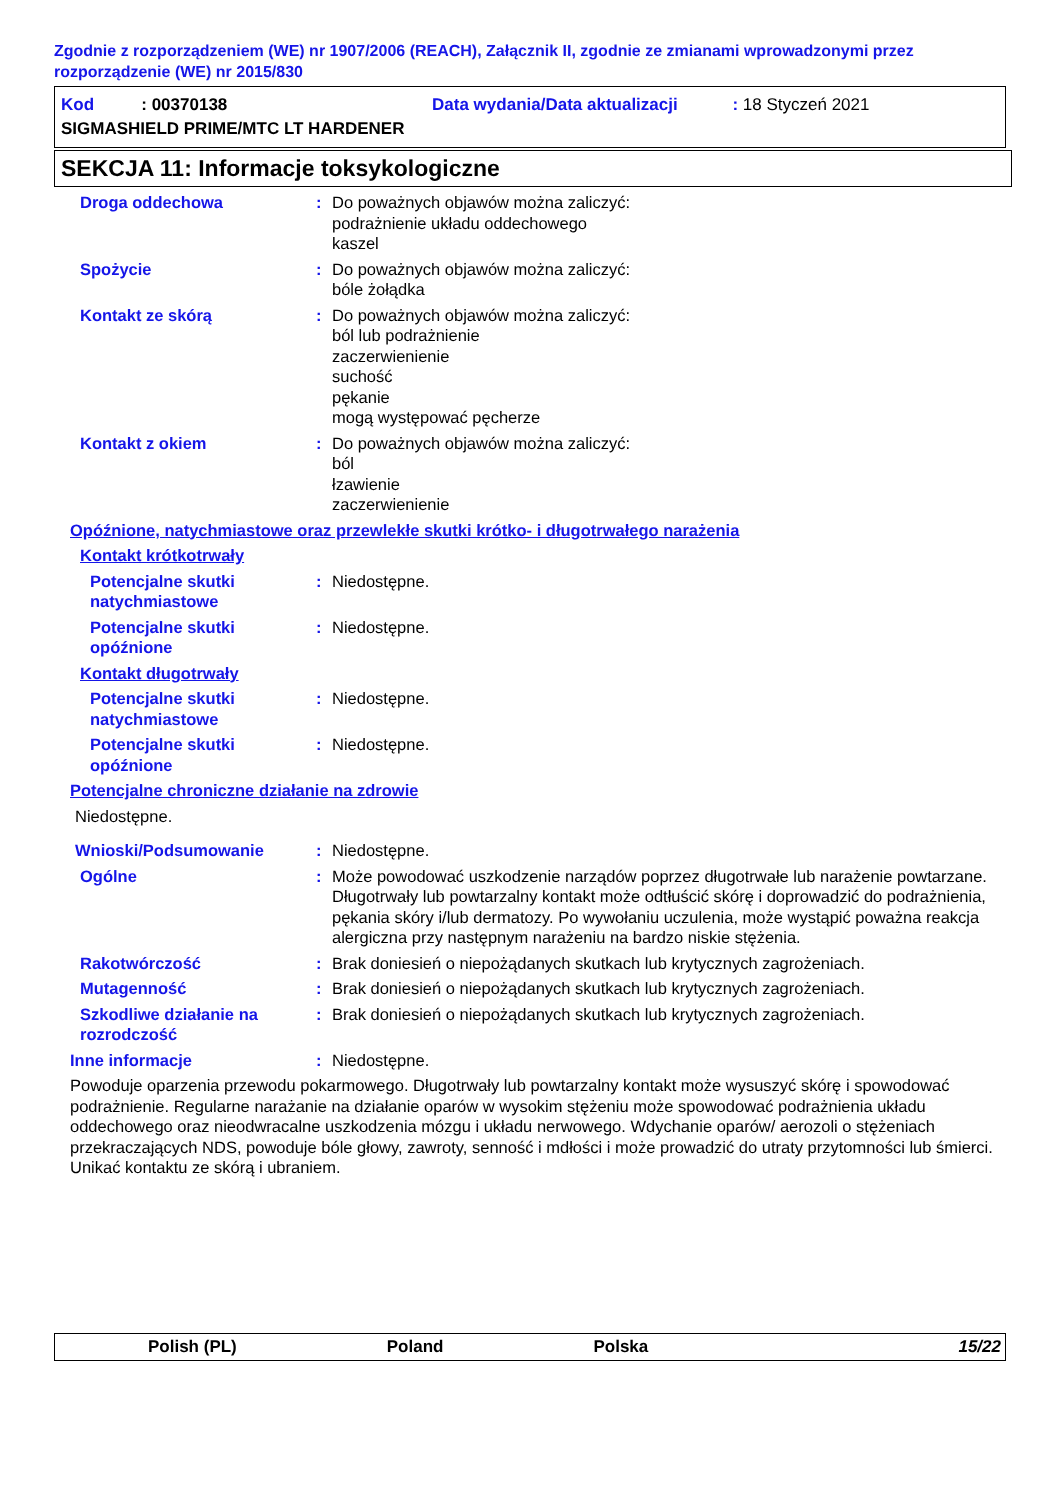Zgodnie z rozporządzeniem (WE) nr 1907/2006 (REACH), Załącznik II, zgodnie ze zmianami wprowadzonymi przez rozporządzenie (WE) nr 2015/830
Kod : 00370138 Data wydania/Data aktualizacji : 18 Styczeń 2021
SIGMASHIELD PRIME/MTC LT HARDENER
SEKCJA 11: Informacje toksykologiczne
Droga oddechowa : Do poważnych objawów można zaliczyć:
podrażnienie układu oddechowego
kaszel
Spożycie : Do poważnych objawów można zaliczyć:
bóle żołądka
Kontakt ze skórą : Do poważnych objawów można zaliczyć:
ból lub podrażnienie
zaczerwienienie
suchość
pękanie
mogą występować pęcherze
Kontakt z okiem : Do poważnych objawów można zaliczyć:
ból
łzawienie
zaczerwienienie
Opóźnione, natychmiastowe oraz przewlekłe skutki krótko- i długotrwałego narażenia
Kontakt krótkotrwały
Potencjalne skutki natychmiastowe
: Niedostępne.
Potencjalne skutki opóźnione
: Niedostępne.
Kontakt długotrwały
Potencjalne skutki natychmiastowe
: Niedostępne.
Potencjalne skutki opóźnione
: Niedostępne.
Potencjalne chroniczne działanie na zdrowie
Niedostępne.
Wnioski/Podsumowanie : Niedostępne.
Ogólne : Może powodować uszkodzenie narządów poprzez długotrwałe lub narażenie powtarzane. Długotrwały lub powtarzalny kontakt może odtłuścić skórę i doprowadzić do podrażnienia, pękania skóry i/lub dermatozy. Po wywołaniu uczulenia, może wystąpić poważna reakcja alergiczna przy następnym narażeniu na bardzo niskie stężenia.
Rakotwórczość : Brak doniesień o niepożądanych skutkach lub krytycznych zagrożeniach.
Mutagenność : Brak doniesień o niepożądanych skutkach lub krytycznych zagrożeniach.
Szkodliwe działanie na rozrodczość
: Brak doniesień o niepożądanych skutkach lub krytycznych zagrożeniach.
Inne informacje : Niedostępne.
Powoduje oparzenia przewodu pokarmowego. Długotrwały lub powtarzalny kontakt może wysuszyć skórę i spowodować podrażnienie. Regularne narażanie na działanie oparów w wysokim stężeniu może spowodować podrażnienia układu oddechowego oraz nieodwracalne uszkodzenia mózgu i układu nerwowego. Wdychanie oparów/ aerozoli o stężeniach przekraczających NDS, powoduje bóle głowy, zawroty, senność i mdłości i może prowadzić do utraty przytomności lub śmierci. Unikać kontaktu ze skórą i ubraniem.
Polish (PL) Poland Polska 15/22